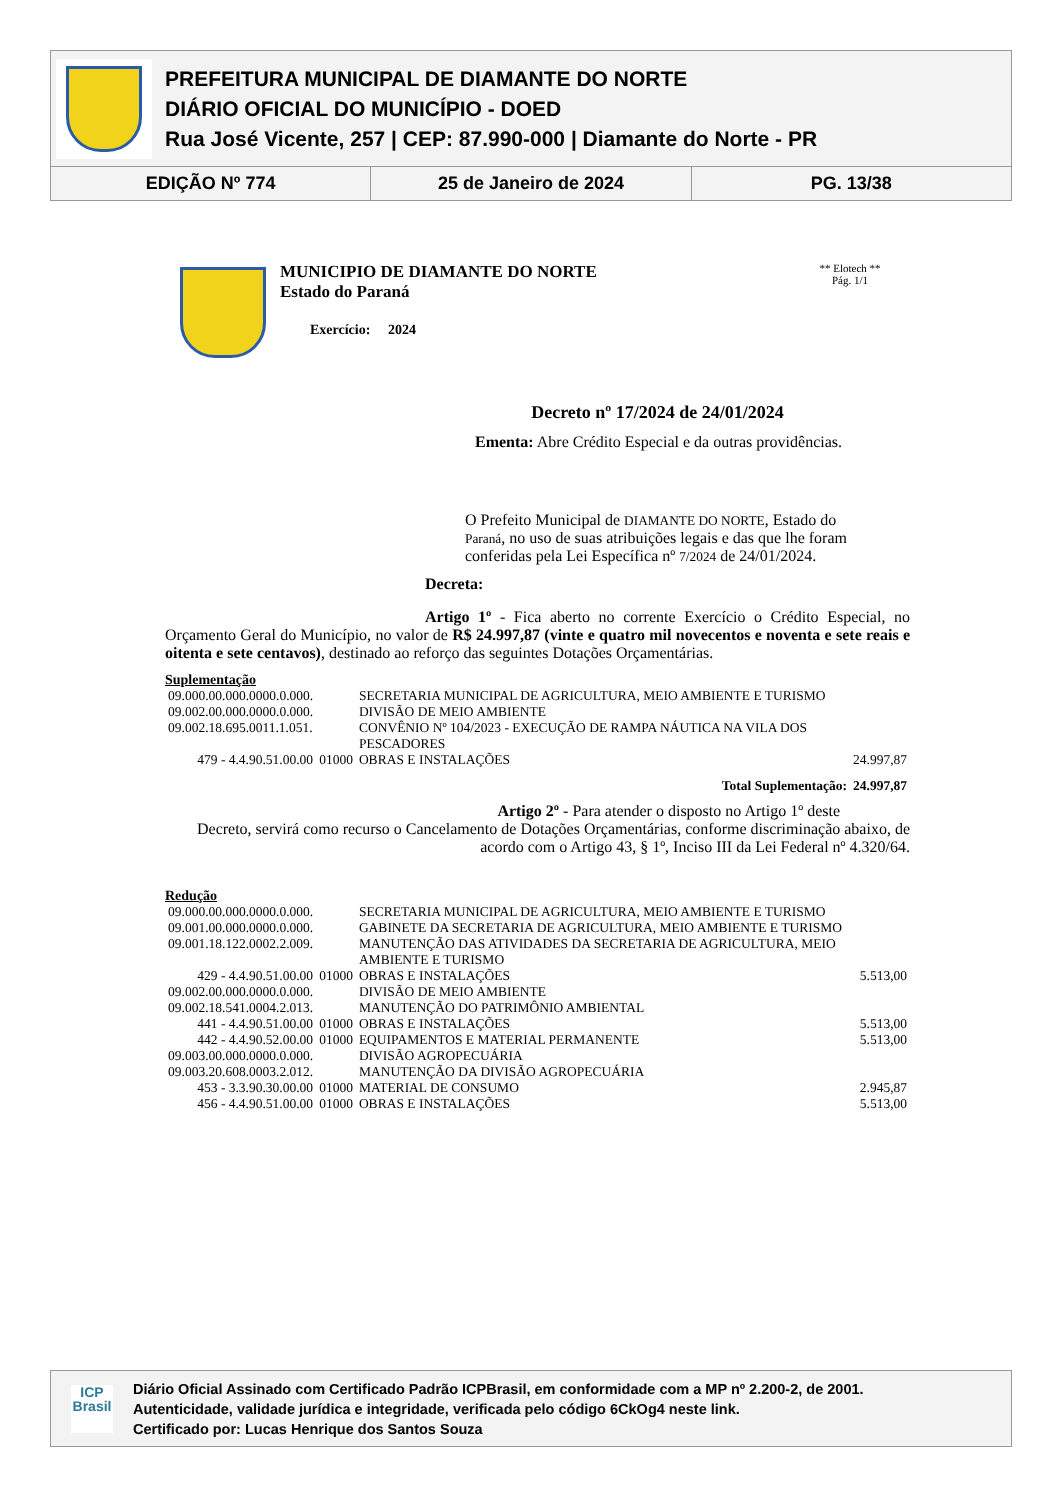PREFEITURA MUNICIPAL DE DIAMANTE DO NORTE
DIÁRIO OFICIAL DO MUNICÍPIO - DOED
Rua José Vicente, 257 | CEP: 87.990-000 | Diamante do Norte - PR
EDIÇÃO Nº 774 25 de Janeiro de 2024 PG. 13/38
MUNICIPIO DE DIAMANTE DO NORTE
Estado do Paraná
Exercício: 2024
** Elotech **
Pág. 1/1
Decreto nº 17/2024 de 24/01/2024
Ementa: Abre Crédito Especial e da outras providências.
O Prefeito Municipal de DIAMANTE DO NORTE, Estado do Paraná, no uso de suas atribuições legais e das que lhe foram conferidas pela Lei Específica nº 7/2024 de 24/01/2024.
Decreta:
Artigo 1º - Fica aberto no corrente Exercício o Crédito Especial, no Orçamento Geral do Município, no valor de R$ 24.997,87 (vinte e quatro mil novecentos e noventa e sete reais e oitenta e sete centavos), destinado ao reforço das seguintes Dotações Orçamentárias.
Suplementação
| 09.000.00.000.0000.0.000. | | SECRETARIA MUNICIPAL DE AGRICULTURA, MEIO AMBIENTE E TURISMO | |
| 09.002.00.000.0000.0.000. | | DIVISÃO DE MEIO AMBIENTE | |
| 09.002.18.695.0011.1.051. | | CONVÊNIO Nº 104/2023 - EXECUÇÃO DE RAMPA NÁUTICA NA VILA DOS PESCADORES | |
| 479 - 4.4.90.51.00.00 | 01000 | OBRAS E INSTALAÇÕES | 24.997,87 |
| | | Total Suplementação: | 24.997,87 |
Artigo 2º - Para atender o disposto no Artigo 1º deste
Decreto, servirá como recurso o Cancelamento de Dotações Orçamentárias, conforme discriminação abaixo, de acordo com o Artigo 43, § 1º, Inciso III da Lei Federal nº 4.320/64.
Redução
| 09.000.00.000.0000.0.000. | | SECRETARIA MUNICIPAL DE AGRICULTURA, MEIO AMBIENTE E TURISMO | |
| 09.001.00.000.0000.0.000. | | GABINETE DA SECRETARIA DE AGRICULTURA, MEIO AMBIENTE E TURISMO | |
| 09.001.18.122.0002.2.009. | | MANUTENÇÃO DAS ATIVIDADES DA SECRETARIA DE AGRICULTURA, MEIO AMBIENTE E TURISMO | |
| 429 - 4.4.90.51.00.00 | 01000 | OBRAS E INSTALAÇÕES | 5.513,00 |
| 09.002.00.000.0000.0.000. | | DIVISÃO DE MEIO AMBIENTE | |
| 09.002.18.541.0004.2.013. | | MANUTENÇÃO DO PATRIMÔNIO AMBIENTAL | |
| 441 - 4.4.90.51.00.00 | 01000 | OBRAS E INSTALAÇÕES | 5.513,00 |
| 442 - 4.4.90.52.00.00 | 01000 | EQUIPAMENTOS E MATERIAL PERMANENTE | 5.513,00 |
| 09.003.00.000.0000.0.000. | | DIVISÃO AGROPECUÁRIA | |
| 09.003.20.608.0003.2.012. | | MANUTENÇÃO DA DIVISÃO AGROPECUÁRIA | |
| 453 - 3.3.90.30.00.00 | 01000 | MATERIAL DE CONSUMO | 2.945,87 |
| 456 - 4.4.90.51.00.00 | 01000 | OBRAS E INSTALAÇÕES | 5.513,00 |
ICP
Brasil
Diário Oficial Assinado com Certificado Padrão ICPBrasil, em conformidade com a MP nº 2.200-2, de 2001.
Autenticidade, validade jurídica e integridade, verificada pelo código 6CkOg4 neste link.
Certificado por: Lucas Henrique dos Santos Souza